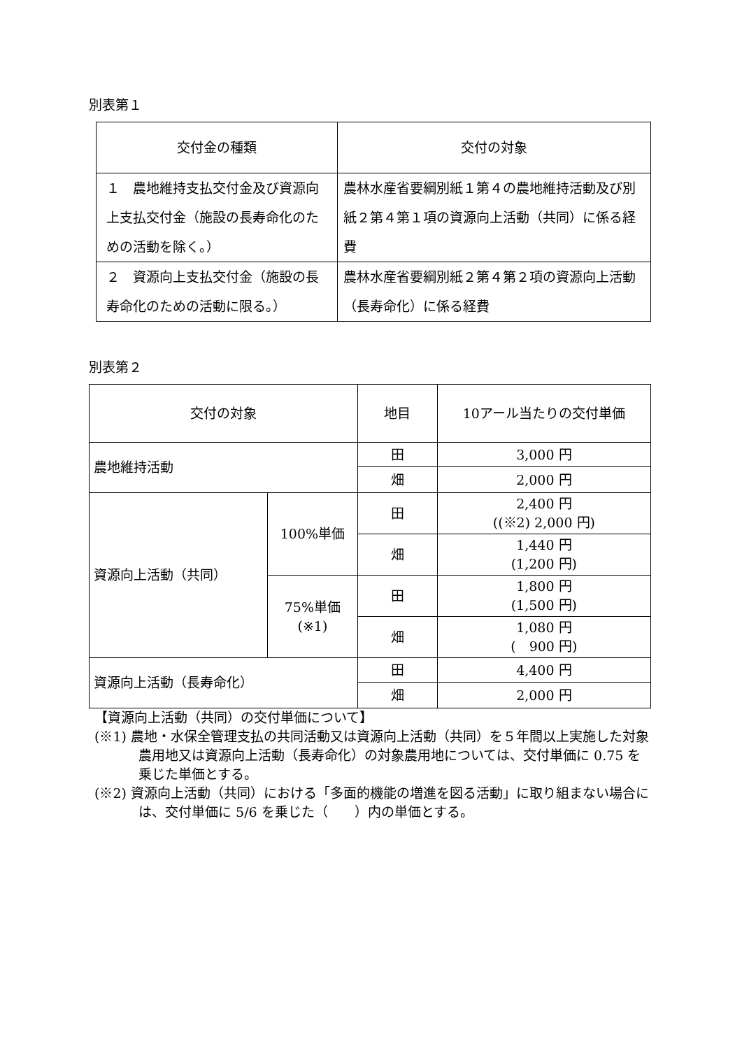別表第１
| 交付金の種類 | 交付の対象 |
| --- | --- |
| １ 農地維持支払交付金及び資源向上支払交付金（施設の長寿命化のための活動を除く。） | 農林水産省要綱別紙１第４の農地維持活動及び別紙２第４第１項の資源向上活動（共同）に係る経費 |
| ２ 資源向上支払交付金（施設の長寿命化のための活動に限る。） | 農林水産省要綱別紙２第４第２項の資源向上活動（長寿命化）に係る経費 |
別表第２
| 交付の対象 | | 地目 | 10アール当たりの交付単価 |
| --- | --- | --- | --- |
| 農地維持活動 | | 田 | 3,000 円 |
| | | 畑 | 2,000 円 |
| 資源向上活動（共同） | 100%単価 | 田 | 2,400 円 ((※2) 2,000 円) |
| | | 畑 | 1,440 円 (1,200 円) |
| | 75%単価 (※1) | 田 | 1,800 円 (1,500 円) |
| | | 畑 | 1,080 円 ( 900 円) |
| 資源向上活動（長寿命化） | | 田 | 4,400 円 |
| | | 畑 | 2,000 円 |
【資源向上活動（共同）の交付単価について】
(※1) 農地・水保全管理支払の共同活動又は資源向上活動（共同）を５年間以上実施した対象農用地又は資源向上活動（長寿命化）の対象農用地については、交付単価に 0.75 を乗じた単価とする。
(※2) 資源向上活動（共同）における「多面的機能の増進を図る活動」に取り組まない場合には、交付単価に 5/6 を乗じた（　　）内の単価とする。